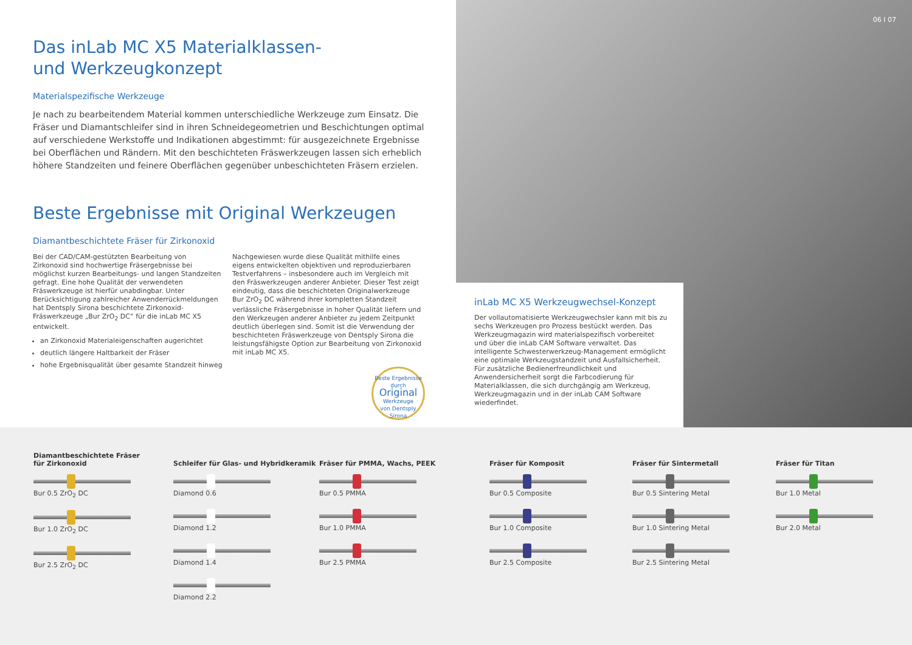Das inLab MC X5 Materialklassen-
und Werkzeugkonzept
Materialspezifische Werkzeuge
Je nach zu bearbeitendem Material kommen unterschiedliche Werkzeuge zum Einsatz. Die Fräser und Diamantschleifer sind in ihren Schneidegeometrien und Beschichtungen optimal auf verschiedene Werkstoffe und Indikationen abgestimmt: für ausgezeichnete Ergebnisse bei Oberflächen und Rändern. Mit den beschichteten Fräswerkzeugen lassen sich erheblich höhere Standzeiten und feinere Oberflächen gegenüber unbeschichteten Fräsern erzielen.
Beste Ergebnisse mit Original Werkzeugen
Diamantbeschichtete Fräser für Zirkonoxid
Bei der CAD/CAM-gestützten Bearbeitung von Zirkonoxid sind hochwertige Fräsergebnisse bei möglichst kurzen Bearbeitungs- und langen Standzeiten gefragt. Eine hohe Qualität der verwendeten Fräswerkzeuge ist hierfür unabdingbar. Unter Berücksichtigung zahlreicher Anwenderrückmeldungen hat Dentsply Sirona beschichtete Zirkonoxid-Fräswerkzeuge „Bur ZrO<sub>2</sub> DC“ für die inLab MC X5 entwickelt.
an Zirkonoxid Materialeigenschaften augerichtet
deutlich längere Haltbarkeit der Fräser
hohe Ergebnisqualität über gesamte Standzeit hinweg
Nachgewiesen wurde diese Qualität mithilfe eines eigens entwickelten objektiven und reproduzierbaren Testverfahrens – insbesondere auch im Vergleich mit den Fräswerkzeugen anderer Anbieter. Dieser Test zeigt eindeutig, dass die beschichteten Originalwerkzeuge Bur ZrO<sub>2</sub> DC während ihrer kompletten Standzeit verlässliche Fräsergebnisse in hoher Qualität liefern und den Werkzeugen anderer Anbieter zu jedem Zeitpunkt deutlich überlegen sind. Somit ist die Verwendung der beschichteten Fräswerkzeuge von Dentsply Sirona die leistungsfähigste Option zur Bearbeitung von Zirkonoxid mit inLab MC X5.
Beste Ergebnisse
durch
Original
Werkzeuge
von Dentsply Sirona
06 I 07
inLab MC X5 Werkzeugwechsel-Konzept
Der vollautomatisierte Werkzeugwechsler kann mit bis zu sechs Werkzeugen pro Prozess bestückt werden. Das Werkzeugmagazin wird materialspezifisch vorbereitet und über die inLab CAM Software verwaltet. Das intelligente Schwesterwerkzeug-Management ermöglicht eine optimale Werkzeugstandzeit und Ausfallsicherheit. Für zusätzliche Bedienerfreundlichkeit und Anwendersicherheit sorgt die Farbcodierung für Materialklassen, die sich durchgängig am Werkzeug, Werkzeugmagazin und in der inLab CAM Software wiederfindet.
Diamantbeschichtete Fräser
für Zirkonoxid
Bur 0.5 ZrO<sub>2</sub> DC
Bur 1.0 ZrO<sub>2</sub> DC
Bur 2.5 ZrO<sub>2</sub> DC
Schleifer für Glas- und Hybridkeramik
Diamond 0.6
Diamond 1.2
Diamond 1.4
Diamond 2.2
Fräser für PMMA, Wachs, PEEK
Bur 0.5 PMMA
Bur 1.0 PMMA
Bur 2.5 PMMA
Fräser für Komposit
Bur 0.5 Composite
Bur 1.0 Composite
Bur 2.5 Composite
Fräser für Sintermetall
Bur 0.5 Sintering Metal
Bur 1.0 Sintering Metal
Bur 2.5 Sintering Metal
Fräser für Titan
Bur 1.0 Metal
Bur 2.0 Metal